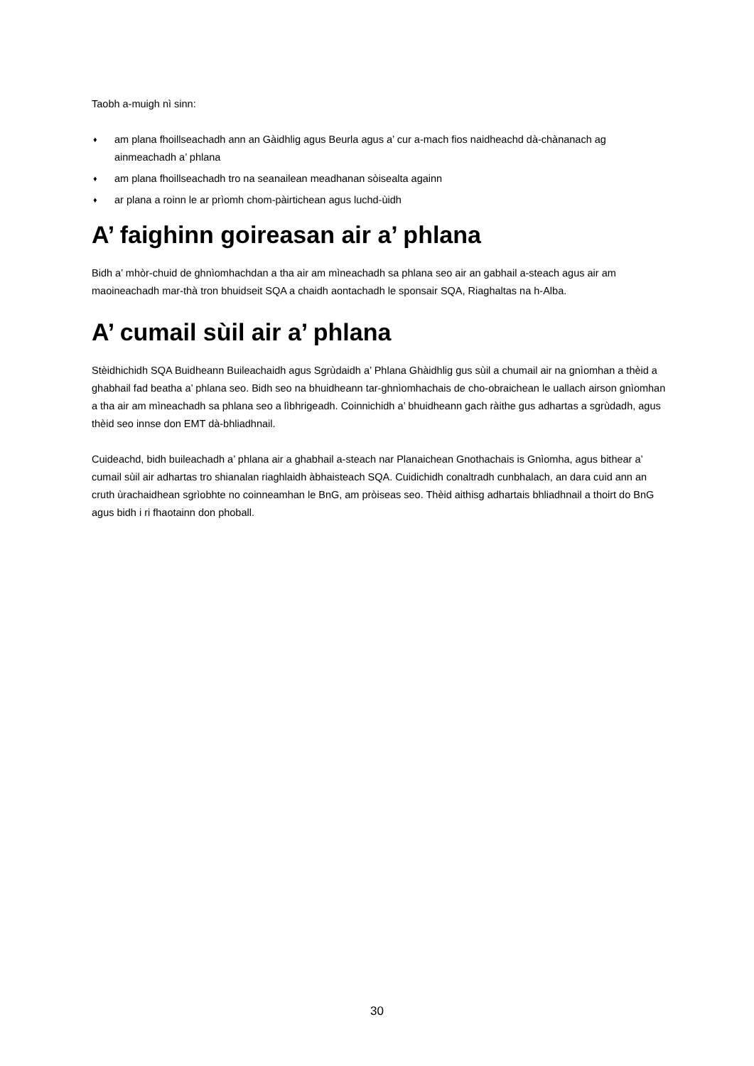Taobh a-muigh nì sinn:
♦ am plana fhoillseachadh ann an Gàidhlig agus Beurla agus a’ cur a-mach fios naidheachd dà-chànanach ag ainmeachadh a’ phlana
♦ am plana fhoillseachadh tro na seanailean meadhanan sòisealta againn
♦ ar plana a roinn le ar prìomh chom-pàirtichean agus luchd-ùidh
A’ faighinn goireasan air a’ phlana
Bidh a’ mhòr-chuid de ghnìomhachdan a tha air am mìneachadh sa phlana seo air an gabhail a-steach agus air am maoineachadh mar-thà tron bhuidseit SQA a chaidh aontachadh le sponsair SQA, Riaghaltas na h-Alba.
A’ cumail sùil air a’ phlana
Stèidhichidh SQA Buidheann Buileachaidh agus Sgrùdaidh a’ Phlana Ghàidhlig gus sùil a chumail air na gnìomhan a thèid a ghabhail fad beatha a’ phlana seo. Bidh seo na bhuidheann tar-ghnìomhachais de cho-obraichean le uallach airson gnìomhan a tha air am mìneachadh sa phlana seo a lìbhrigeadh. Coinnichidh a’ bhuidheann gach ràithe gus adhartas a sgrùdadh, agus thèid seo innse don EMT dà-bhliadhnail.
Cuideachd, bidh buileachadh a’ phlana air a ghabhail a-steach nar Planaichean Gnothachais is Gnìomha, agus bithear a’ cumail sùil air adhartas tro shianalan riaghlaidh àbhaisteach SQA. Cuidichidh conaltradh cunbhalach, an dara cuid ann an cruth ùrachaidhean sgrìobhte no coinneamhan le BnG, am pròiseas seo. Thèid aithisg adhartais bhliadhnail a thoirt do BnG agus bidh i ri fhaotainn don phoball.
30